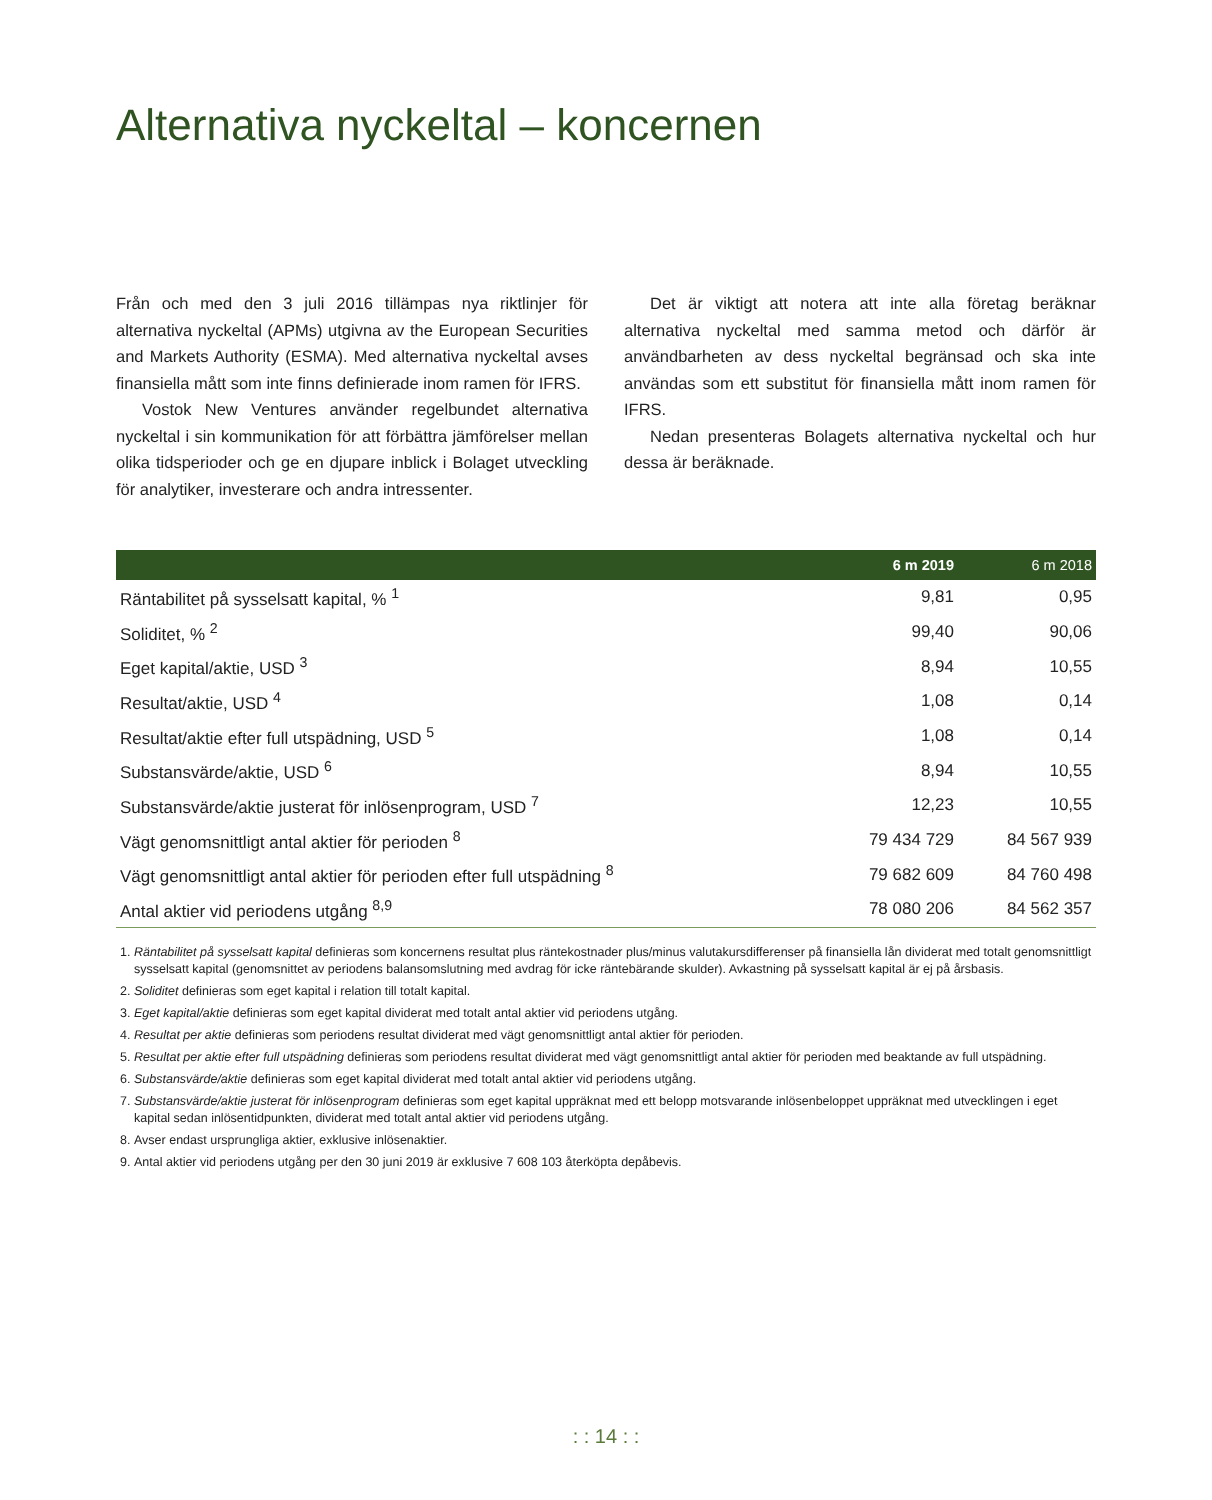Alternativa nyckeltal – koncernen
Från och med den 3 juli 2016 tillämpas nya riktlinjer för alternativa nyckeltal (APMs) utgivna av the European Securities and Markets Authority (ESMA). Med alternativa nyckeltal avses finansiella mått som inte finns definierade inom ramen för IFRS.
Vostok New Ventures använder regelbundet alternativa nyckeltal i sin kommunikation för att förbättra jämförelser mellan olika tidsperioder och ge en djupare inblick i Bolaget utveckling för analytiker, investerare och andra intressenter.
Det är viktigt att notera att inte alla företag beräknar alternativa nyckeltal med samma metod och därför är användbarheten av dess nyckeltal begränsad och ska inte användas som ett substitut för finansiella mått inom ramen för IFRS.
Nedan presenteras Bolagets alternativa nyckeltal och hur dessa är beräknade.
| | 6 m 2019 | 6 m 2018 |
| --- | --- | --- |
| Räntabilitet på sysselsatt kapital, % <sup>1</sup> | 9,81 | 0,95 |
| Soliditet, % <sup>2</sup> | 99,40 | 90,06 |
| Eget kapital/aktie, USD <sup>3</sup> | 8,94 | 10,55 |
| Resultat/aktie, USD <sup>4</sup> | 1,08 | 0,14 |
| Resultat/aktie efter full utspädning, USD <sup>5</sup> | 1,08 | 0,14 |
| Substansvärde/aktie, USD <sup>6</sup> | 8,94 | 10,55 |
| Substansvärde/aktie justerat för inlösenprogram, USD <sup>7</sup> | 12,23 | 10,55 |
| Vägt genomsnittligt antal aktier för perioden <sup>8</sup> | 79 434 729 | 84 567 939 |
| Vägt genomsnittligt antal aktier för perioden efter full utspädning <sup>8</sup> | 79 682 609 | 84 760 498 |
| Antal aktier vid periodens utgång <sup>8,9</sup> | 78 080 206 | 84 562 357 |
1. Räntabilitet på sysselsatt kapital definieras som koncernens resultat plus räntekostnader plus/minus valutakursdifferenser på finansiella lån dividerat med totalt genomsnittligt sysselsatt kapital (genomsnittet av periodens balansomslutning med avdrag för icke räntebärande skulder). Avkastning på sysselsatt kapital är ej på årsbasis.
2. Soliditet definieras som eget kapital i relation till totalt kapital.
3. Eget kapital/aktie definieras som eget kapital dividerat med totalt antal aktier vid periodens utgång.
4. Resultat per aktie definieras som periodens resultat dividerat med vägt genomsnittligt antal aktier för perioden.
5. Resultat per aktie efter full utspädning definieras som periodens resultat dividerat med vägt genomsnittligt antal aktier för perioden med beaktande av full utspädning.
6. Substansvärde/aktie definieras som eget kapital dividerat med totalt antal aktier vid periodens utgång.
7. Substansvärde/aktie justerat för inlösenprogram definieras som eget kapital uppräknat med ett belopp motsvarande inlösenbeloppet uppräknat med utvecklingen i eget kapital sedan inlösentidpunkten, dividerat med totalt antal aktier vid periodens utgång.
8. Avser endast ursprungliga aktier, exklusive inlösenaktier.
9. Antal aktier vid periodens utgång per den 30 juni 2019 är exklusive 7 608 103 återköpta depåbevis.
: : 14 : :